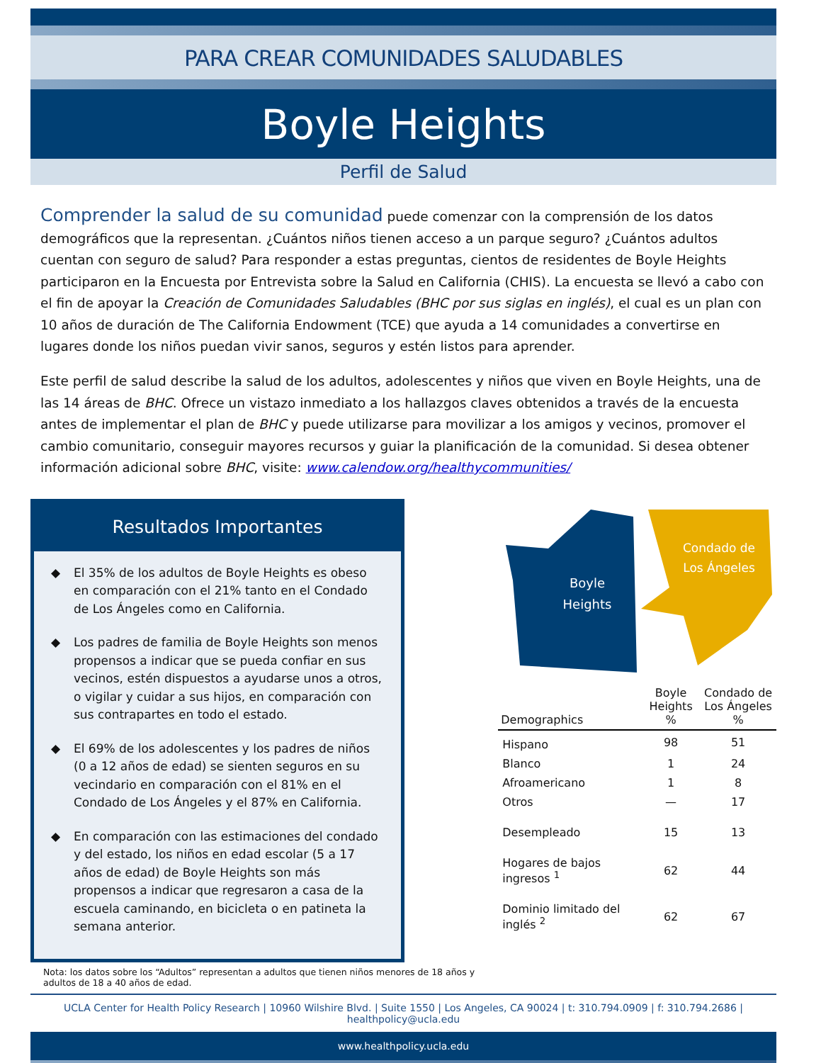PARA CREAR COMUNIDADES SALUDABLES
Boyle Heights
Perfil de Salud
Comprender la salud de su comunidad puede comenzar con la comprensión de los datos demográficos que la representan. ¿Cuántos niños tienen acceso a un parque seguro? ¿Cuántos adultos cuentan con seguro de salud? Para responder a estas preguntas, cientos de residentes de Boyle Heights participaron en la Encuesta por Entrevista sobre la Salud en California (CHIS). La encuesta se llevó a cabo con el fin de apoyar la Creación de Comunidades Saludables (BHC por sus siglas en inglés), el cual es un plan con 10 años de duración de The California Endowment (TCE) que ayuda a 14 comunidades a convertirse en lugares donde los niños puedan vivir sanos, seguros y estén listos para aprender.
Este perfil de salud describe la salud de los adultos, adolescentes y niños que viven en Boyle Heights, una de las 14 áreas de BHC. Ofrece un vistazo inmediato a los hallazgos claves obtenidos a través de la encuesta antes de implementar el plan de BHC y puede utilizarse para movilizar a los amigos y vecinos, promover el cambio comunitario, conseguir mayores recursos y guiar la planificación de la comunidad. Si desea obtener información adicional sobre BHC, visite: www.calendow.org/healthycommunities/
Resultados Importantes
◆ El 35% de los adultos de Boyle Heights es obeso en comparación con el 21% tanto en el Condado de Los Ángeles como en California.
◆ Los padres de familia de Boyle Heights son menos propensos a indicar que se pueda confiar en sus vecinos, estén dispuestos a ayudarse unos a otros, o vigilar y cuidar a sus hijos, en comparación con sus contrapartes en todo el estado.
◆ El 69% de los adolescentes y los padres de niños (0 a 12 años de edad) se sienten seguros en su vecindario en comparación con el 81% en el Condado de Los Ángeles y el 87% en California.
◆ En comparación con las estimaciones del condado y del estado, los niños en edad escolar (5 a 17 años de edad) de Boyle Heights son más propensos a indicar que regresaron a casa de la escuela caminando, en bicicleta o en patineta la semana anterior.
Nota: los datos sobre los “Adultos” representan a adultos que tienen niños menores de 18 años y adultos de 18 a 40 años de edad.
Boyle
Heights
Condado de
Los Ángeles
| Demographics | Boyle Heights % | Condado de Los Ángeles % |
| --- | --- | --- |
| Hispano | 98 | 51 |
| Blanco | 1 | 24 |
| Afroamericano | 1 | 8 |
| Otros | — | 17 |
| Desempleado | 15 | 13 |
| Hogares de bajos ingresos <sup>1</sup> | 62 | 44 |
| Dominio limitado del inglés <sup>2</sup> | 62 | 67 |
UCLA Center for Health Policy Research | 10960 Wilshire Blvd. | Suite 1550 | Los Angeles, CA 90024 | t: 310.794.0909 | f: 310.794.2686 | healthpolicy@ucla.edu
www.healthpolicy.ucla.edu